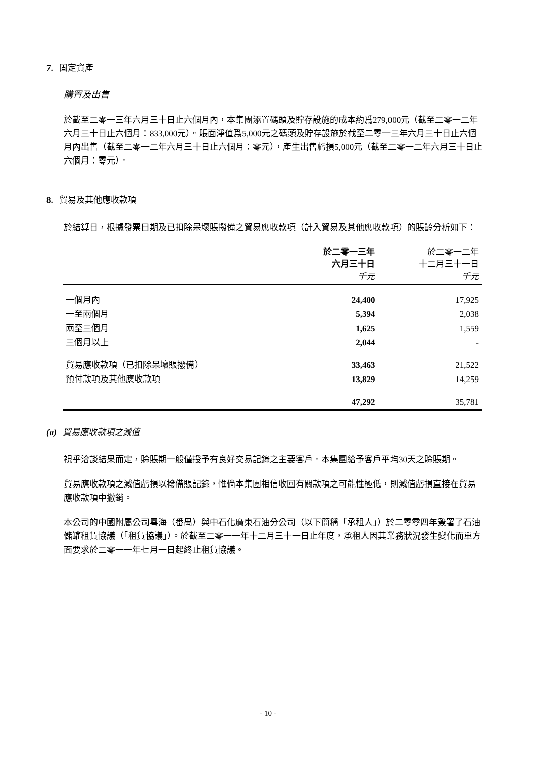7. 固定資產
購置及出售
於截至二零一三年六月三十日止六個月內，本集團添置碼頭及貯存設施的成本約爲279,000元（截至二零一二年六月三十日止六個月：833,000元）。賬面淨值爲5,000元之碼頭及貯存設施於截至二零一三年六月三十日止六個月內出售（截至二零一二年六月三十日止六個月：零元），產生出售虧損5,000元（截至二零一二年六月三十日止六個月：零元）。
8. 貿易及其他應收款項
於結算日，根據發票日期及已扣除呆壞賬撥備之貿易應收款項（計入貿易及其他應收款項）的賬齡分析如下：
| | 於二零一三年 六月三十日 千元 | 於二零一二年 十二月三十一日 千元 |
| --- | --- | --- |
| 一個月內 | 24,400 | 17,925 |
| 一至兩個月 | 5,394 | 2,038 |
| 兩至三個月 | 1,625 | 1,559 |
| 三個月以上 | 2,044 | - |
| 貿易應收款項（已扣除呆壞賬撥備） | 33,463 | 21,522 |
| 預付款項及其他應收款項 | 13,829 | 14,259 |
| | 47,292 | 35,781 |
(a) 貿易應收款項之減值
視乎洽談結果而定，賒賬期一般僅授予有良好交易記錄之主要客戶。本集團給予客戶平均30天之賒賬期。
貿易應收款項之減值虧損以撥備賬記錄，惟倘本集團相信收回有關款項之可能性極低，則減值虧損直接在貿易應收款項中撇銷。
本公司的中國附屬公司粵海（番禺）與中石化廣東石油分公司（以下簡稱「承租人」）於二零零四年簽署了石油儲罐租賃協議（「租賃協議」）。於截至二零一一年十二月三十一日止年度，承租人因其業務狀況發生變化而單方面要求於二零一一年七月一日起終止租賃協議。
- 10 -